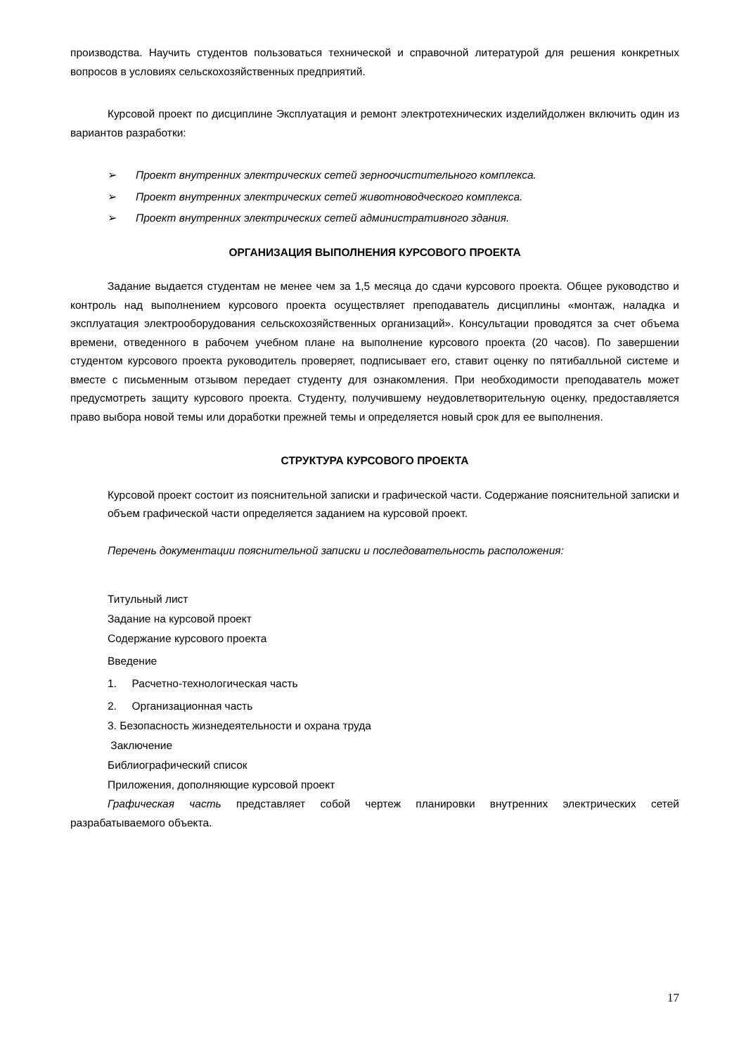производства. Научить студентов пользоваться технической и справочной литературой для решения конкретных вопросов в условиях сельскохозяйственных предприятий.
Курсовой проект по дисциплине Эксплуатация и ремонт электротехнических изделийдолжен включить один из вариантов разработки:
➢ Проект внутренних электрических сетей зерноочистительного комплекса.
➢ Проект внутренних электрических сетей животноводческого комплекса.
➢ Проект внутренних электрических сетей административного здания.
ОРГАНИЗАЦИЯ ВЫПОЛНЕНИЯ КУРСОВОГО ПРОЕКТА
Задание выдается студентам не менее чем за 1,5 месяца до сдачи курсового проекта. Общее руководство и контроль над выполнением курсового проекта осуществляет преподаватель дисциплины «монтаж, наладка и эксплуатация электрооборудования сельскохозяйственных организаций». Консультации проводятся за счет объема времени, отведенного в рабочем учебном плане на выполнение курсового проекта (20 часов). По завершении студентом курсового проекта руководитель проверяет, подписывает его, ставит оценку по пятибалльной системе и вместе с письменным отзывом передает студенту для ознакомления. При необходимости преподаватель может предусмотреть защиту курсового проекта. Студенту, получившему неудовлетворительную оценку, предоставляется право выбора новой темы или доработки прежней темы и определяется новый срок для ее выполнения.
СТРУКТУРА КУРСОВОГО ПРОЕКТА
Курсовой проект состоит из пояснительной записки и графической части. Содержание пояснительной записки и объем графической части определяется заданием на курсовой проект.
Перечень документации пояснительной записки и последовательность расположения:
Титульный лист
Задание на курсовой проект
Содержание курсового проекта
Введение
1. Расчетно-технологическая часть
2. Организационная часть
3. Безопасность жизнедеятельности и охрана труда
Заключение
Библиографический список
Приложения, дополняющие курсовой проект
Графическая часть представляет собой чертеж планировки внутренних электрических сетей разрабатываемого объекта.
17